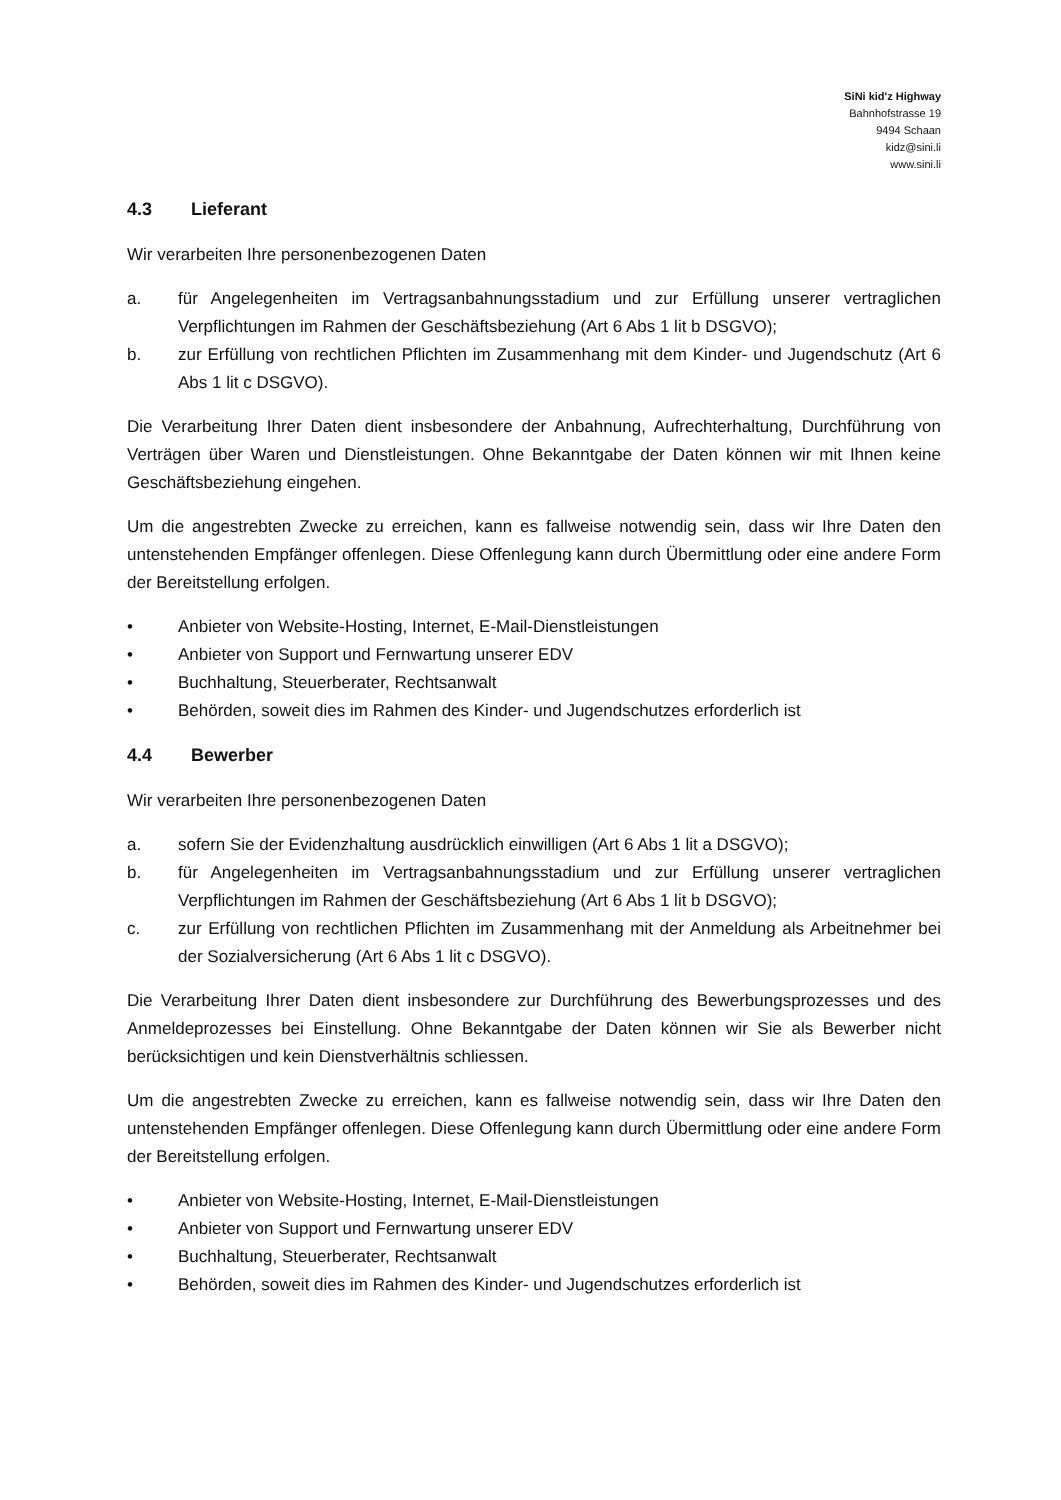SiNi kid'z Highway
Bahnhofstrasse 19
9494 Schaan
kidz@sini.li
www.sini.li
4.3 Lieferant
Wir verarbeiten Ihre personenbezogenen Daten
a. für Angelegenheiten im Vertragsanbahnungsstadium und zur Erfüllung unserer vertraglichen Verpflichtungen im Rahmen der Geschäftsbeziehung (Art 6 Abs 1 lit b DSGVO);
b. zur Erfüllung von rechtlichen Pflichten im Zusammenhang mit dem Kinder- und Jugendschutz (Art 6 Abs 1 lit c DSGVO).
Die Verarbeitung Ihrer Daten dient insbesondere der Anbahnung, Aufrechterhaltung, Durchführung von Verträgen über Waren und Dienstleistungen. Ohne Bekanntgabe der Daten können wir mit Ihnen keine Geschäftsbeziehung eingehen.
Um die angestrebten Zwecke zu erreichen, kann es fallweise notwendig sein, dass wir Ihre Daten den untenstehenden Empfänger offenlegen. Diese Offenlegung kann durch Übermittlung oder eine andere Form der Bereitstellung erfolgen.
• Anbieter von Website-Hosting, Internet, E-Mail-Dienstleistungen
• Anbieter von Support und Fernwartung unserer EDV
• Buchhaltung, Steuerberater, Rechtsanwalt
• Behörden, soweit dies im Rahmen des Kinder- und Jugendschutzes erforderlich ist
4.4 Bewerber
Wir verarbeiten Ihre personenbezogenen Daten
a. sofern Sie der Evidenzhaltung ausdrücklich einwilligen (Art 6 Abs 1 lit a DSGVO);
b. für Angelegenheiten im Vertragsanbahnungsstadium und zur Erfüllung unserer vertraglichen Verpflichtungen im Rahmen der Geschäftsbeziehung (Art 6 Abs 1 lit b DSGVO);
c. zur Erfüllung von rechtlichen Pflichten im Zusammenhang mit der Anmeldung als Arbeitnehmer bei der Sozialversicherung (Art 6 Abs 1 lit c DSGVO).
Die Verarbeitung Ihrer Daten dient insbesondere zur Durchführung des Bewerbungsprozesses und des Anmeldeprozesses bei Einstellung. Ohne Bekanntgabe der Daten können wir Sie als Bewerber nicht berücksichtigen und kein Dienstverhältnis schliessen.
Um die angestrebten Zwecke zu erreichen, kann es fallweise notwendig sein, dass wir Ihre Daten den untenstehenden Empfänger offenlegen. Diese Offenlegung kann durch Übermittlung oder eine andere Form der Bereitstellung erfolgen.
• Anbieter von Website-Hosting, Internet, E-Mail-Dienstleistungen
• Anbieter von Support und Fernwartung unserer EDV
• Buchhaltung, Steuerberater, Rechtsanwalt
• Behörden, soweit dies im Rahmen des Kinder- und Jugendschutzes erforderlich ist